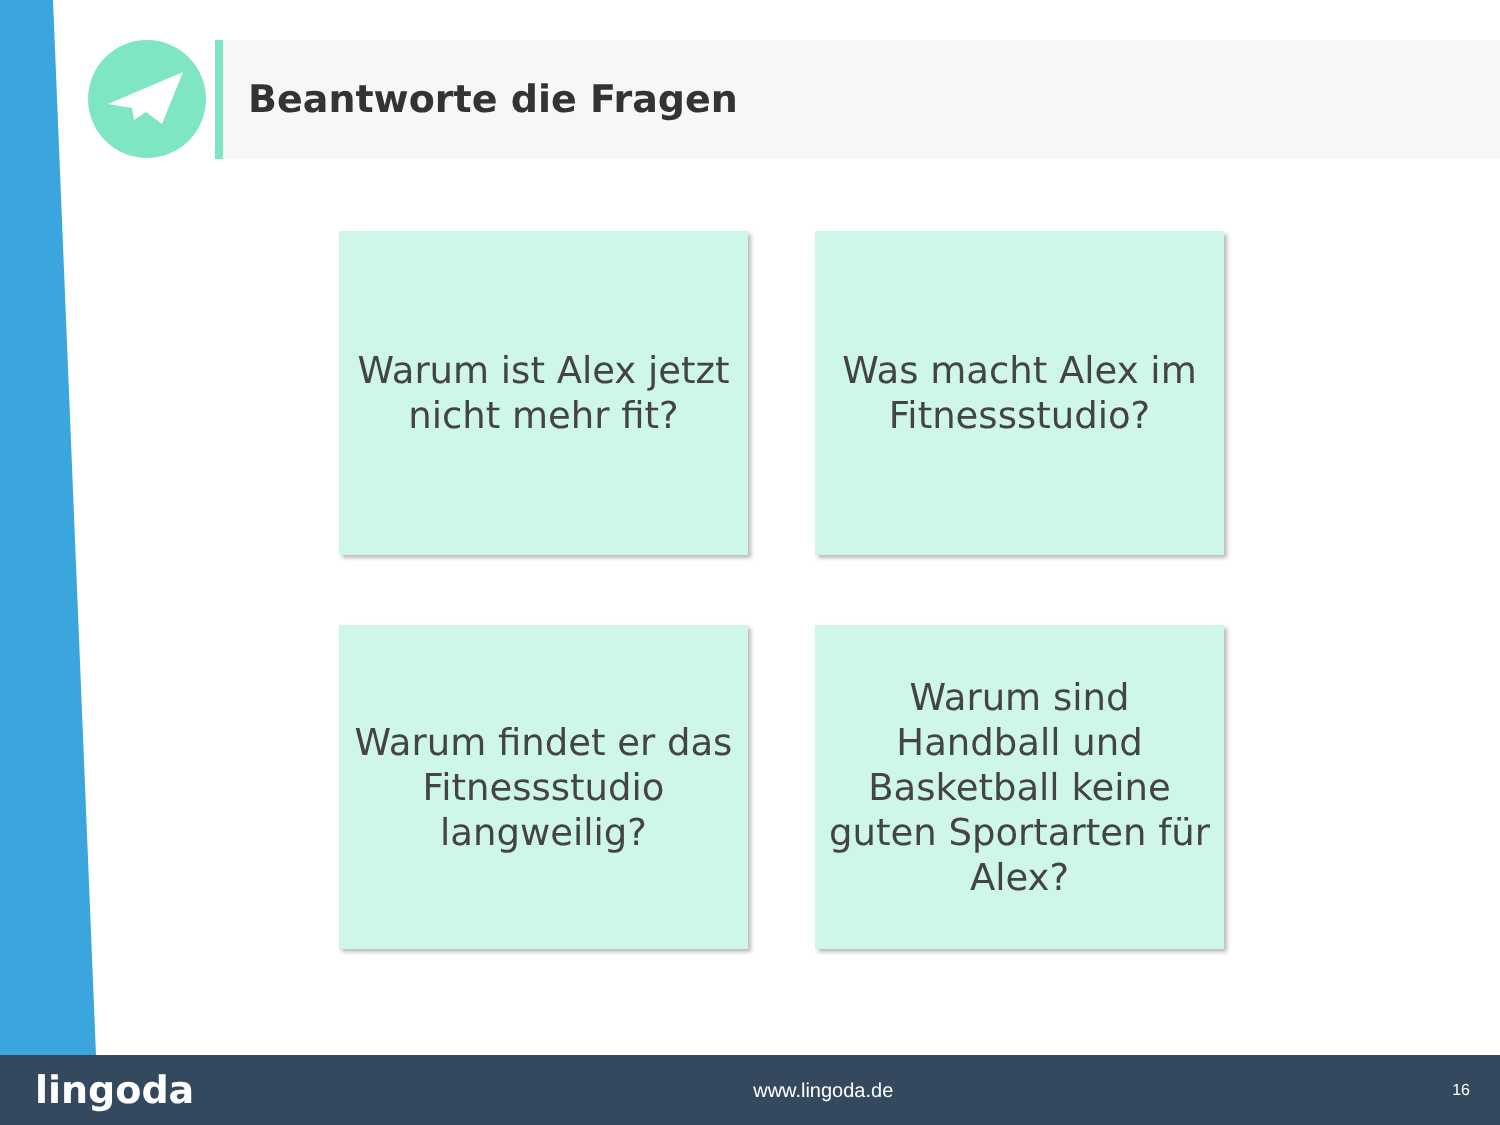Beantworte die Fragen
Warum ist Alex jetzt nicht mehr fit?
Was macht Alex im Fitnessstudio?
Warum findet er das Fitnessstudio langweilig?
Warum sind Handball und Basketball keine guten Sportarten für Alex?
lingoda www.lingoda.de 16